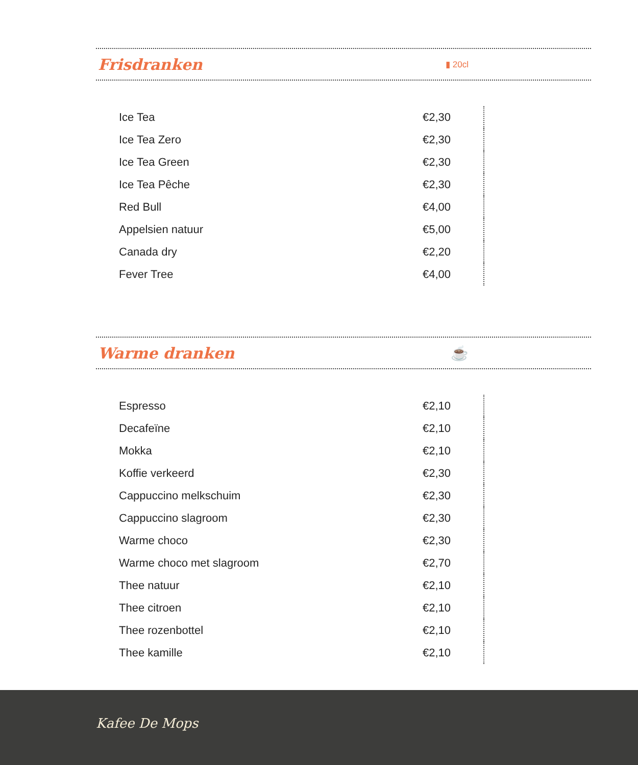Frisdranken ▮ 20cl
| Ice Tea | €2,30 |
| Ice Tea Zero | €2,30 |
| Ice Tea Green | €2,30 |
| Ice Tea Pêche | €2,30 |
| Red Bull | €4,00 |
| Appelsien natuur | €5,00 |
| Canada dry | €2,20 |
| Fever Tree | €4,00 |
Warme dranken ☕
| Espresso | €2,10 |
| Decafeïne | €2,10 |
| Mokka | €2,10 |
| Koffie verkeerd | €2,30 |
| Cappuccino melkschuim | €2,30 |
| Cappuccino slagroom | €2,30 |
| Warme choco | €2,30 |
| Warme choco met slagroom | €2,70 |
| Thee natuur | €2,10 |
| Thee citroen | €2,10 |
| Thee rozenbottel | €2,10 |
| Thee kamille | €2,10 |
Kafee De Mops